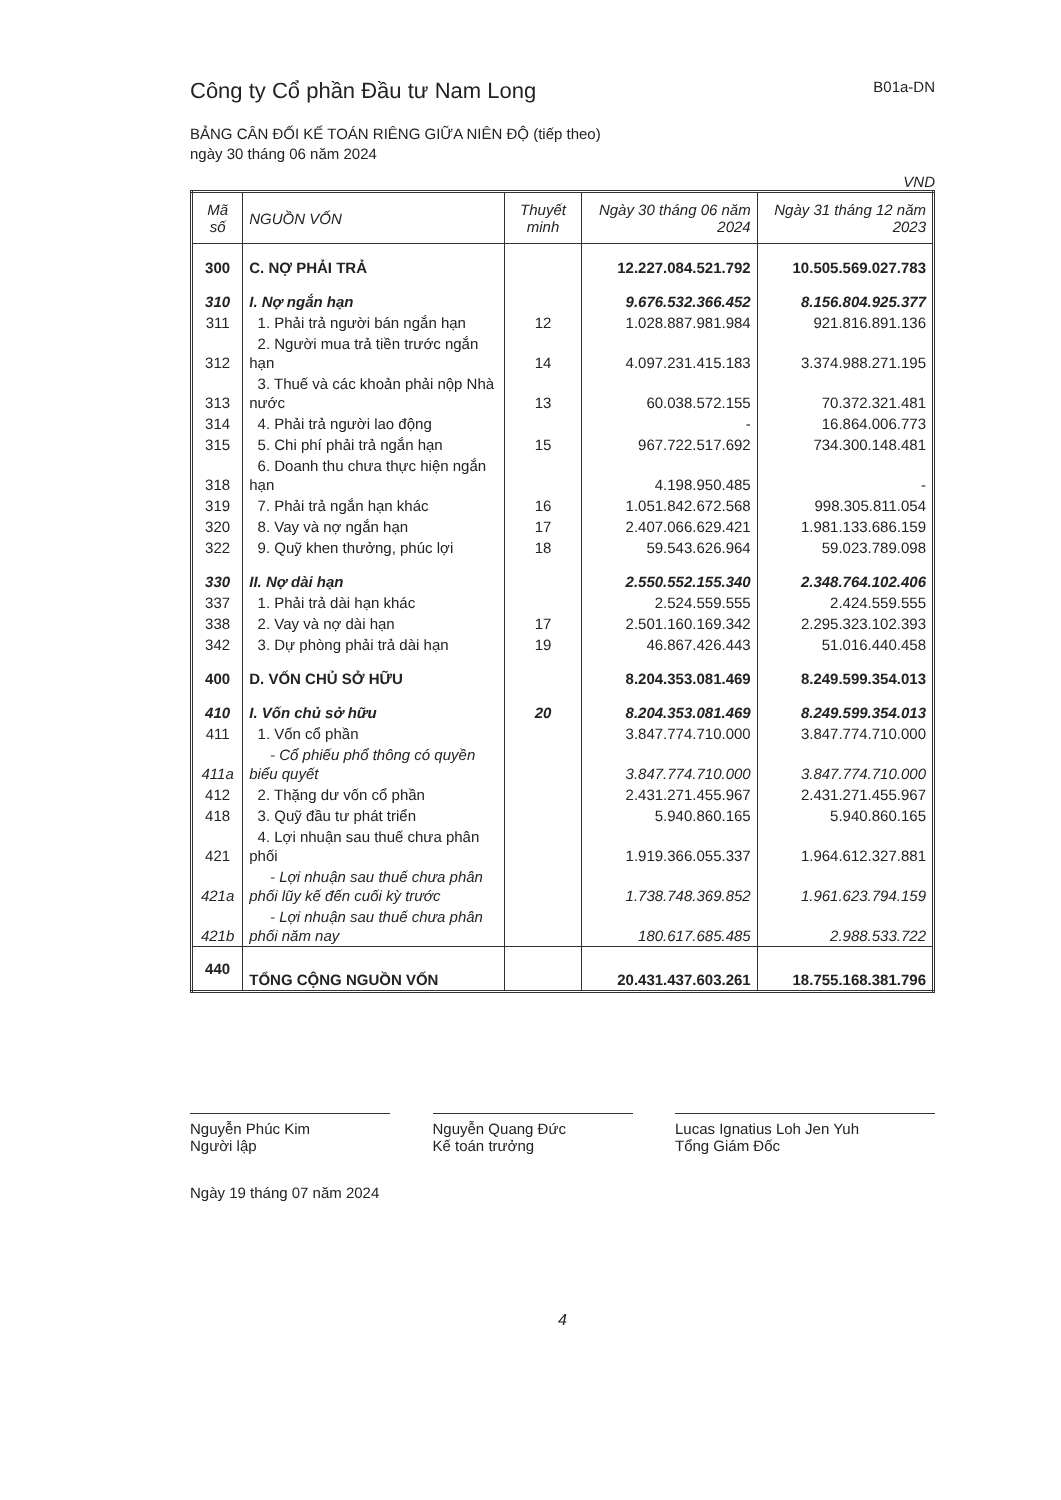Công ty Cổ phần Đầu tư Nam Long B01a-DN
BẢNG CÂN ĐỐI KẾ TOÁN RIÊNG GIỮA NIÊN ĐỘ (tiếp theo)
ngày 30 tháng 06 năm 2024
VND
| Mã số | NGUỒN VỐN | Thuyết minh | Ngày 30 tháng 06 năm 2024 | Ngày 31 tháng 12 năm 2023 |
| --- | --- | --- | --- | --- |
| 300 | C. NỢ PHẢI TRẢ | | 12.227.084.521.792 | 10.505.569.027.783 |
| 310 | I. Nợ ngắn hạn | | 9.676.532.366.452 | 8.156.804.925.377 |
| 311 | 1. Phải trả người bán ngắn hạn | 12 | 1.028.887.981.984 | 921.816.891.136 |
| 312 | 2. Người mua trả tiền trước ngắn hạn | 14 | 4.097.231.415.183 | 3.374.988.271.195 |
| 313 | 3. Thuế và các khoản phải nộp Nhà nước | 13 | 60.038.572.155 | 70.372.321.481 |
| 314 | 4. Phải trả người lao động | | - | 16.864.006.773 |
| 315 | 5. Chi phí phải trả ngắn hạn | 15 | 967.722.517.692 | 734.300.148.481 |
| 318 | 6. Doanh thu chưa thực hiện ngắn hạn | | 4.198.950.485 | - |
| 319 | 7. Phải trả ngắn hạn khác | 16 | 1.051.842.672.568 | 998.305.811.054 |
| 320 | 8. Vay và nợ ngắn hạn | 17 | 2.407.066.629.421 | 1.981.133.686.159 |
| 322 | 9. Quỹ khen thưởng, phúc lợi | 18 | 59.543.626.964 | 59.023.789.098 |
| 330 | II. Nợ dài hạn | | 2.550.552.155.340 | 2.348.764.102.406 |
| 337 | 1. Phải trả dài hạn khác | | 2.524.559.555 | 2.424.559.555 |
| 338 | 2. Vay và nợ dài hạn | 17 | 2.501.160.169.342 | 2.295.323.102.393 |
| 342 | 3. Dự phòng phải trả dài hạn | 19 | 46.867.426.443 | 51.016.440.458 |
| 400 | D. VỐN CHỦ SỞ HỮU | | 8.204.353.081.469 | 8.249.599.354.013 |
| 410 | I. Vốn chủ sở hữu | 20 | 8.204.353.081.469 | 8.249.599.354.013 |
| 411 | 1. Vốn cổ phần | | 3.847.774.710.000 | 3.847.774.710.000 |
| 411a | - Cổ phiếu phổ thông có quyền biểu quyết | | 3.847.774.710.000 | 3.847.774.710.000 |
| 412 | 2. Thặng dư vốn cổ phần | | 2.431.271.455.967 | 2.431.271.455.967 |
| 418 | 3. Quỹ đầu tư phát triển | | 5.940.860.165 | 5.940.860.165 |
| 421 | 4. Lợi nhuận sau thuế chưa phân phối | | 1.919.366.055.337 | 1.964.612.327.881 |
| 421a | - Lợi nhuận sau thuế chưa phân phối lũy kế đến cuối kỳ trước | | 1.738.748.369.852 | 1.961.623.794.159 |
| 421b | - Lợi nhuận sau thuế chưa phân phối năm nay | | 180.617.685.485 | 2.988.533.722 |
| 440 | TỔNG CỘNG NGUỒN VỐN | | 20.431.437.603.261 | 18.755.168.381.796 |
Nguyễn Phúc Kim
Người lập
Nguyễn Quang Đức
Kế toán trưởng
Lucas Ignatius Loh Jen Yuh
Tổng Giám Đốc
Ngày 19 tháng 07 năm 2024
4